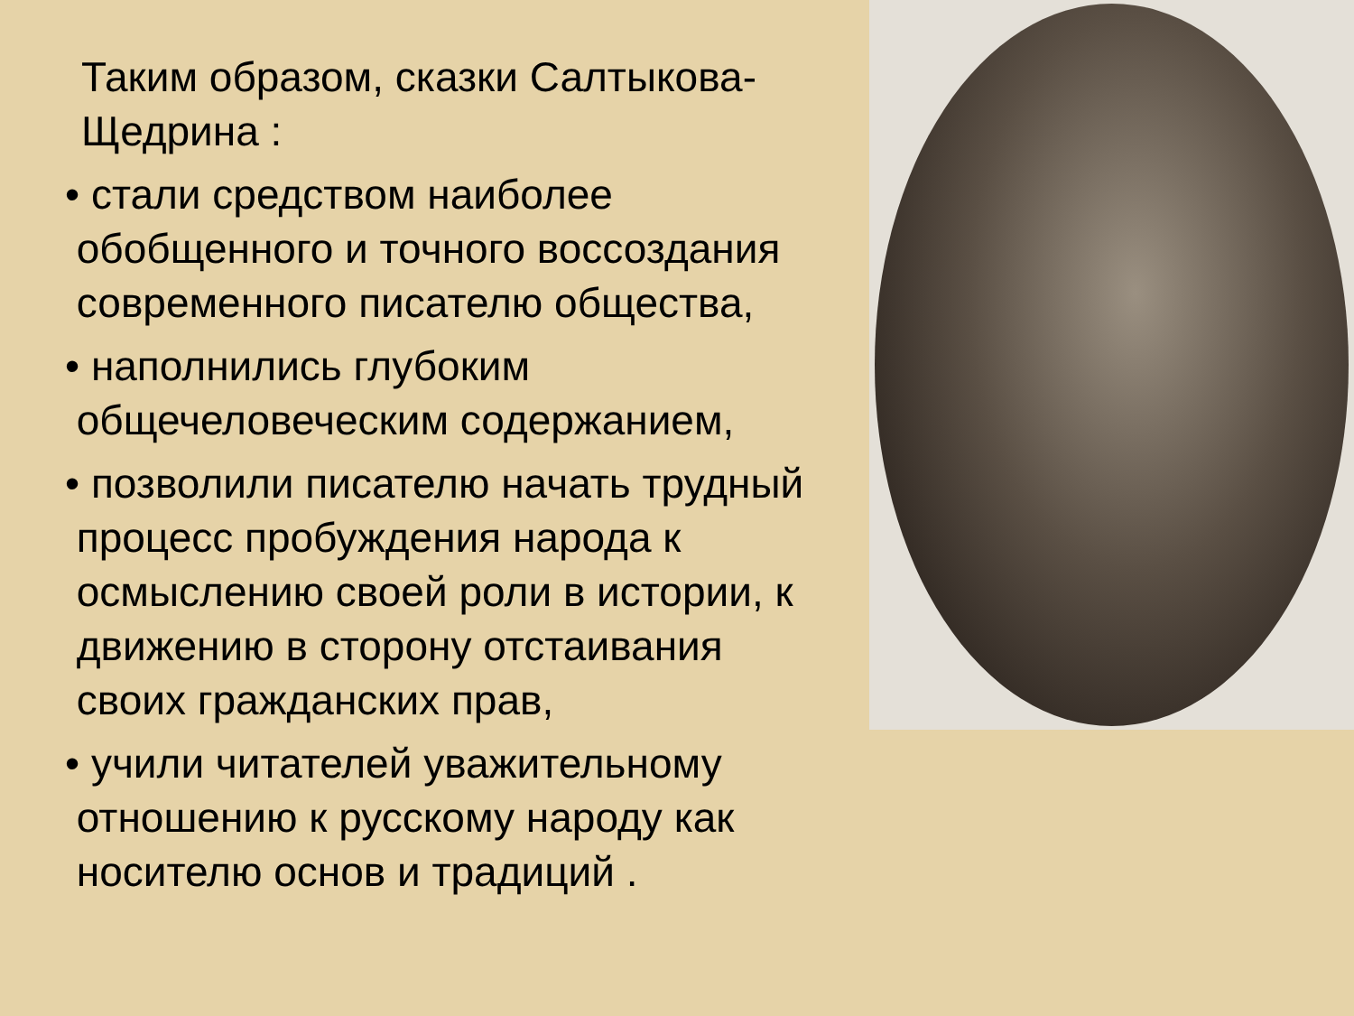Таким образом, сказки Салтыкова-Щедрина :
• стали средством наиболее
обобщенного и точного воссоздания
современного писателю общества,
• наполнились глубоким
общечеловеческим содержанием,
• позволили писателю начать трудный
процесс пробуждения народа к
осмыслению своей роли в истории, к
движению в сторону отстаивания
своих гражданских прав,
• учили читателей уважительному
отношению к русскому народу как
носителю основ и традиций .